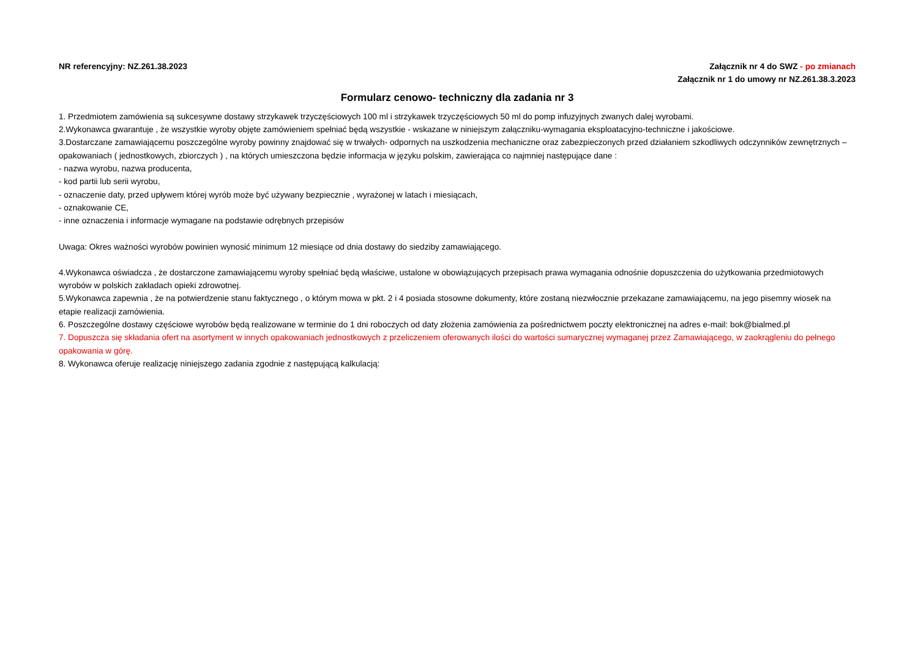NR referencyjny: NZ.261.38.2023
Załącznik nr 4 do SWZ - po zmianach
Załącznik nr 1 do umowy nr NZ.261.38.3.2023
Formularz cenowo- techniczny dla zadania nr 3
1. Przedmiotem zamówienia są sukcesywne dostawy strzykawek trzyczęściowych 100 ml i strzykawek trzyczęściowych 50 ml do pomp infuzyjnych zwanych dalej wyrobami.
2.Wykonawca gwarantuje , że wszystkie wyroby objęte zamówieniem spełniać będą wszystkie - wskazane w niniejszym załączniku-wymagania eksploatacyjno-techniczne i jakościowe.
3.Dostarczane zamawiającemu poszczególne wyroby powinny znajdować się w trwałych- odpornych na uszkodzenia mechaniczne oraz zabezpieczonych przed działaniem szkodliwych odczynników zewnętrznych – opakowaniach ( jednostkowych, zbiorczych ) , na których umieszczona będzie informacja w języku polskim, zawierająca co najmniej następujące dane :
- nazwa wyrobu, nazwa producenta,
- kod partii lub serii wyrobu,
- oznaczenie daty, przed upływem której wyrób może być używany bezpiecznie , wyrażonej w latach i miesiącach,
- oznakowanie CE,
- inne oznaczenia i informacje wymagane na podstawie odrębnych przepisów
Uwaga: Okres ważności wyrobów powinien wynosić minimum 12 miesiące od dnia dostawy do siedziby zamawiającego.
4.Wykonawca oświadcza , że dostarczone zamawiającemu wyroby spełniać będą właściwe, ustalone w obowiązujących przepisach prawa wymagania odnośnie dopuszczenia do użytkowania przedmiotowych wyrobów w polskich zakładach opieki zdrowotnej.
5.Wykonawca zapewnia , że na potwierdzenie stanu faktycznego , o którym mowa w pkt. 2 i 4 posiada stosowne dokumenty, które zostaną niezwłocznie przekazane zamawiającemu, na jego pisemny wiosek na etapie realizacji zamówienia.
6. Poszczególne dostawy częściowe wyrobów będą realizowane w terminie do 1 dni roboczych od daty złożenia zamówienia za pośrednictwem poczty elektronicznej na adres e-mail: bok@bialmed.pl
7. Dopuszcza się składania ofert na asortyment w innych opakowaniach jednostkowych z przeliczeniem oferowanych ilości do wartości sumarycznej wymaganej przez Zamawiającego, w zaokrągleniu do pełnego opakowania w górę.
8. Wykonawca oferuje realizację niniejszego zadania zgodnie z następującą kalkulacją: